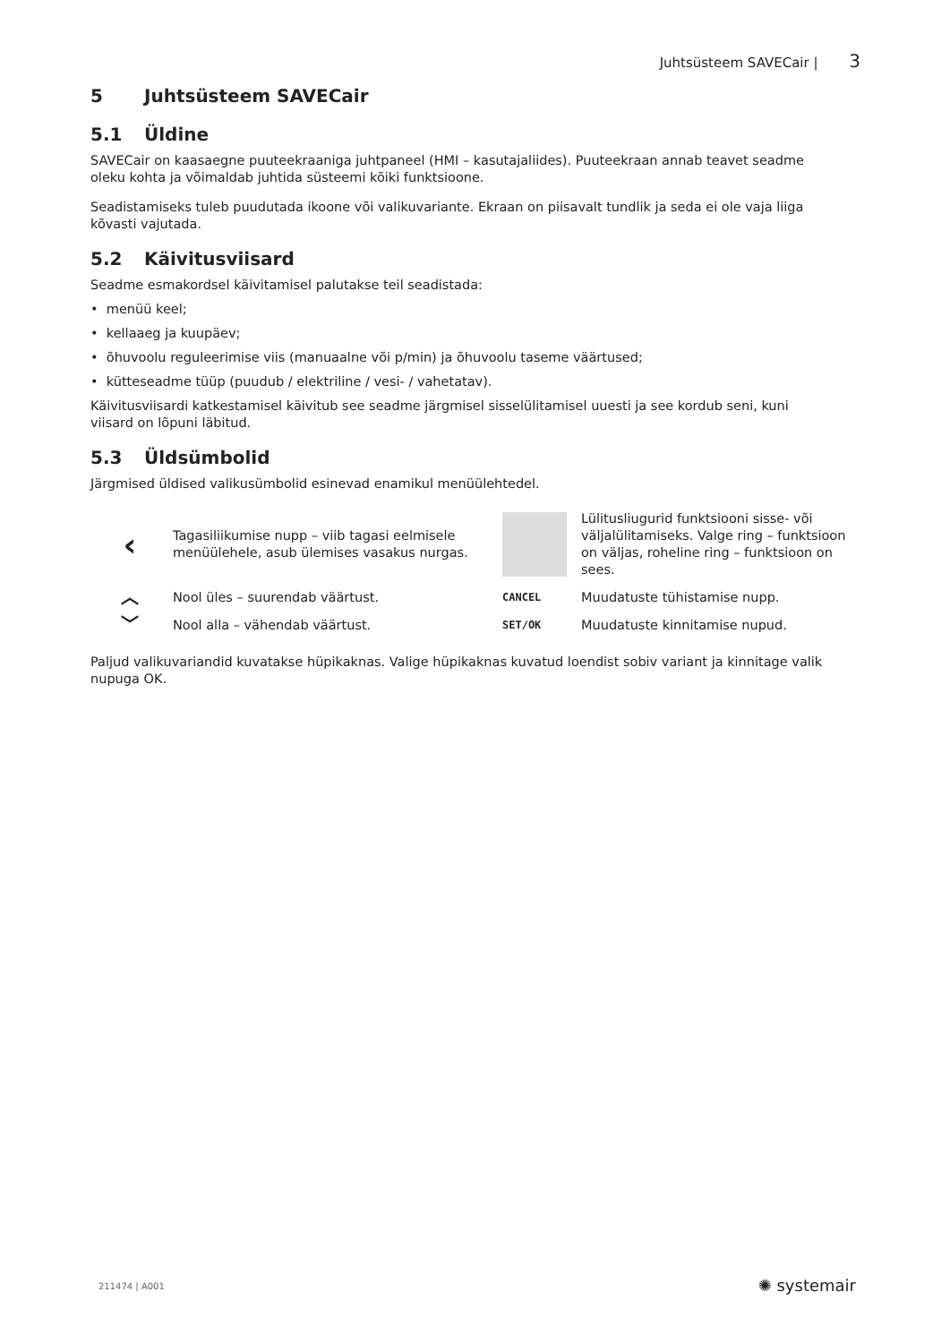Juhtsüsteem SAVECair | 3
5 Juhtsüsteem SAVECair
5.1 Üldine
SAVECair on kaasaegne puuteekraaniga juhtpaneel (HMI – kasutajaliides). Puuteekraan annab teavet seadme oleku kohta ja võimaldab juhtida süsteemi kõiki funktsioone.
Seadistamiseks tuleb puudutada ikoone või valikuvariante. Ekraan on piisavalt tundlik ja seda ei ole vaja liiga kõvasti vajutada.
5.2 Käivitusviisard
Seadme esmakordsel käivitamisel palutakse teil seadistada:
• menüü keel;
• kellaaeg ja kuupäev;
• õhuvoolu reguleerimise viis (manuaalne või p/min) ja õhuvoolu taseme väärtused;
• kütteseadme tüüp (puudub / elektriline / vesi- / vahetatav).
Käivitusviisardi katkestamisel käivitub see seadme järgmisel sisselülitamisel uuesti ja see kordub seni, kuni viisard on lõpuni läbitud.
5.3 Üldsümbolid
Järgmised üldised valikusümbolid esinevad enamikul menüülehtedel.
| ‹ | Tagasiliikumise nupp – viib tagasi eelmisele menüülehele, asub ülemises vasakus nurgas. | | Lülitusliugurid funktsiooni sisse- või väljalülitamiseks. Valge ring – funktsioon on väljas, roheline ring – funktsioon on sees. |
| ︿ | Nool üles – suurendab väärtust. | CANCEL | Muudatuste tühistamise nupp. |
| ﹀ | Nool alla – vähendab väärtust. | SET/OK | Muudatuste kinnitamise nupud. |
Paljud valikuvariandid kuvatakse hüpikaknas. Valige hüpikaknas kuvatud loendist sobiv variant ja kinnitage valik nupuga OK.
211474 | A001 ✺ systemair